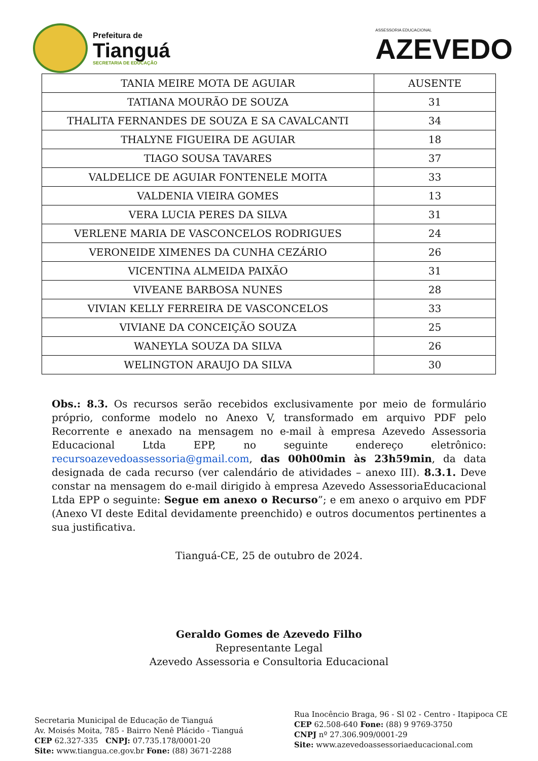Prefeitura de
Tianguá
SECRETARIA DE EDUCAÇÃO
ASSESSORIA EDUCACIONAL
AZEVEDO
| TANIA MEIRE MOTA DE AGUIAR | AUSENTE |
| TATIANA MOURÃO DE SOUZA | 31 |
| THALITA FERNANDES DE SOUZA E SA CAVALCANTI | 34 |
| THALYNE FIGUEIRA DE AGUIAR | 18 |
| TIAGO SOUSA TAVARES | 37 |
| VALDELICE DE AGUIAR FONTENELE MOITA | 33 |
| VALDENIA VIEIRA GOMES | 13 |
| VERA LUCIA PERES DA SILVA | 31 |
| VERLENE MARIA DE VASCONCELOS RODRIGUES | 24 |
| VERONEIDE XIMENES DA CUNHA CEZÁRIO | 26 |
| VICENTINA ALMEIDA PAIXÃO | 31 |
| VIVEANE BARBOSA NUNES | 28 |
| VIVIAN KELLY FERREIRA DE VASCONCELOS | 33 |
| VIVIANE DA CONCEIÇÃO SOUZA | 25 |
| WANEYLA SOUZA DA SILVA | 26 |
| WELINGTON ARAUJO DA SILVA | 30 |
Obs.: 8.3. Os recursos serão recebidos exclusivamente por meio de formulário próprio, conforme modelo no Anexo V, transformado em arquivo PDF pelo Recorrente e anexado na mensagem no e-mail à empresa Azevedo Assessoria Educacional Ltda EPP, no seguinte endereço eletrônico: recursoazevedoassessoria@gmail.com, das 00h00min às 23h59min, da data designada de cada recurso (ver calendário de atividades – anexo III). 8.3.1. Deve constar na mensagem do e-mail dirigido à empresa Azevedo AssessoriaEducacional Ltda EPP o seguinte: Segue em anexo o Recurso”; e em anexo o arquivo em PDF (Anexo VI deste Edital devidamente preenchido) e outros documentos pertinentes a sua justificativa.
Tianguá-CE, 25 de outubro de 2024.
Geraldo Gomes de Azevedo Filho
Representante Legal
Azevedo Assessoria e Consultoria Educacional
Secretaria Municipal de Educação de Tianguá
Av. Moisés Moita, 785 - Bairro Nenê Plácido - Tianguá
CEP 62.327-335 CNPJ: 07.735.178/0001-20
Site: www.tiangua.ce.gov.br Fone: (88) 3671-2288
Rua Inocêncio Braga, 96 - Sl 02 - Centro - Itapipoca CE
CEP 62.508-640 Fone: (88) 9 9769-3750
CNPJ nº 27.306.909/0001-29
Site: www.azevedoassessoriaeducacional.com